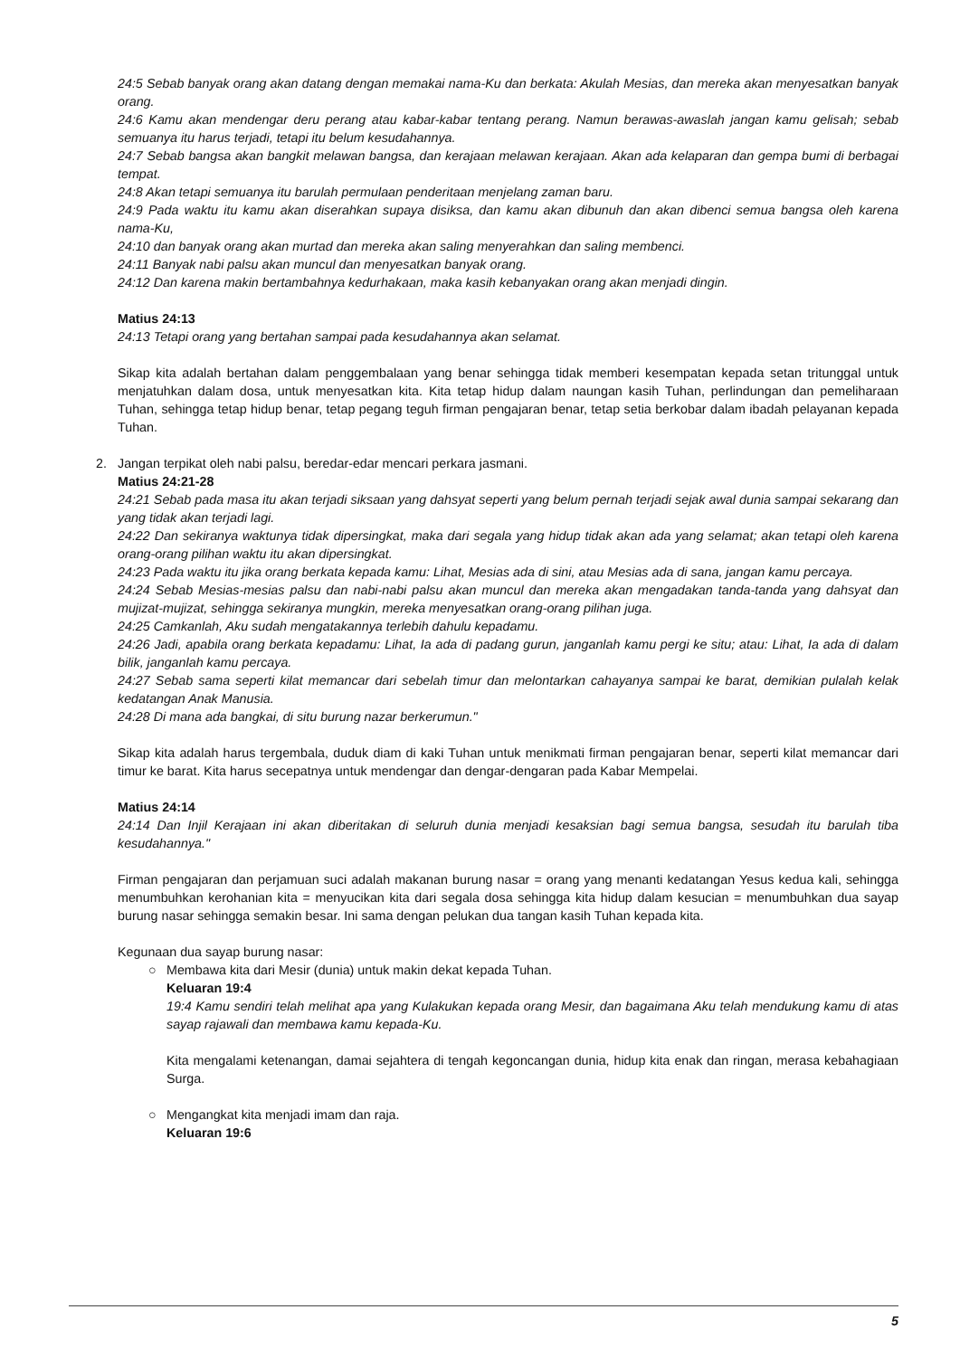24:5 Sebab banyak orang akan datang dengan memakai nama-Ku dan berkata: Akulah Mesias, dan mereka akan menyesatkan banyak orang.
24:6 Kamu akan mendengar deru perang atau kabar-kabar tentang perang. Namun berawas-awaslah jangan kamu gelisah; sebab semuanya itu harus terjadi, tetapi itu belum kesudahannya.
24:7 Sebab bangsa akan bangkit melawan bangsa, dan kerajaan melawan kerajaan. Akan ada kelaparan dan gempa bumi di berbagai tempat.
24:8 Akan tetapi semuanya itu barulah permulaan penderitaan menjelang zaman baru.
24:9 Pada waktu itu kamu akan diserahkan supaya disiksa, dan kamu akan dibunuh dan akan dibenci semua bangsa oleh karena nama-Ku,
24:10 dan banyak orang akan murtad dan mereka akan saling menyerahkan dan saling membenci.
24:11 Banyak nabi palsu akan muncul dan menyesatkan banyak orang.
24:12 Dan karena makin bertambahnya kedurhakaan, maka kasih kebanyakan orang akan menjadi dingin.
Matius 24:13
24:13 Tetapi orang yang bertahan sampai pada kesudahannya akan selamat.
Sikap kita adalah bertahan dalam penggembalaan yang benar sehingga tidak memberi kesempatan kepada setan tritunggal untuk menjatuhkan dalam dosa, untuk menyesatkan kita. Kita tetap hidup dalam naungan kasih Tuhan, perlindungan dan pemeliharaan Tuhan, sehingga tetap hidup benar, tetap pegang teguh firman pengajaran benar, tetap setia berkobar dalam ibadah pelayanan kepada Tuhan.
2.
Jangan terpikat oleh nabi palsu, beredar-edar mencari perkara jasmani.
Matius 24:21-28
24:21 Sebab pada masa itu akan terjadi siksaan yang dahsyat seperti yang belum pernah terjadi sejak awal dunia sampai sekarang dan yang tidak akan terjadi lagi.
24:22 Dan sekiranya waktunya tidak dipersingkat, maka dari segala yang hidup tidak akan ada yang selamat; akan tetapi oleh karena orang-orang pilihan waktu itu akan dipersingkat.
24:23 Pada waktu itu jika orang berkata kepada kamu: Lihat, Mesias ada di sini, atau Mesias ada di sana, jangan kamu percaya.
24:24 Sebab Mesias-mesias palsu dan nabi-nabi palsu akan muncul dan mereka akan mengadakan tanda-tanda yang dahsyat dan mujizat-mujizat, sehingga sekiranya mungkin, mereka menyesatkan orang-orang pilihan juga.
24:25 Camkanlah, Aku sudah mengatakannya terlebih dahulu kepadamu.
24:26 Jadi, apabila orang berkata kepadamu: Lihat, Ia ada di padang gurun, janganlah kamu pergi ke situ; atau: Lihat, Ia ada di dalam bilik, janganlah kamu percaya.
24:27 Sebab sama seperti kilat memancar dari sebelah timur dan melontarkan cahayanya sampai ke barat, demikian pulalah kelak kedatangan Anak Manusia.
24:28 Di mana ada bangkai, di situ burung nazar berkerumun."
Sikap kita adalah harus tergembala, duduk diam di kaki Tuhan untuk menikmati firman pengajaran benar, seperti kilat memancar dari timur ke barat. Kita harus secepatnya untuk mendengar dan dengar-dengaran pada Kabar Mempelai.
Matius 24:14
24:14 Dan Injil Kerajaan ini akan diberitakan di seluruh dunia menjadi kesaksian bagi semua bangsa, sesudah itu barulah tiba kesudahannya."
Firman pengajaran dan perjamuan suci adalah makanan burung nasar = orang yang menanti kedatangan Yesus kedua kali, sehingga menumbuhkan kerohanian kita = menyucikan kita dari segala dosa sehingga kita hidup dalam kesucian = menumbuhkan dua sayap burung nasar sehingga semakin besar. Ini sama dengan pelukan dua tangan kasih Tuhan kepada kita.
Kegunaan dua sayap burung nasar:
○
Membawa kita dari Mesir (dunia) untuk makin dekat kepada Tuhan.
Keluaran 19:4
19:4 Kamu sendiri telah melihat apa yang Kulakukan kepada orang Mesir, dan bagaimana Aku telah mendukung kamu di atas sayap rajawali dan membawa kamu kepada-Ku.
Kita mengalami ketenangan, damai sejahtera di tengah kegoncangan dunia, hidup kita enak dan ringan, merasa kebahagiaan Surga.
○
Mengangkat kita menjadi imam dan raja.
Keluaran 19:6
5